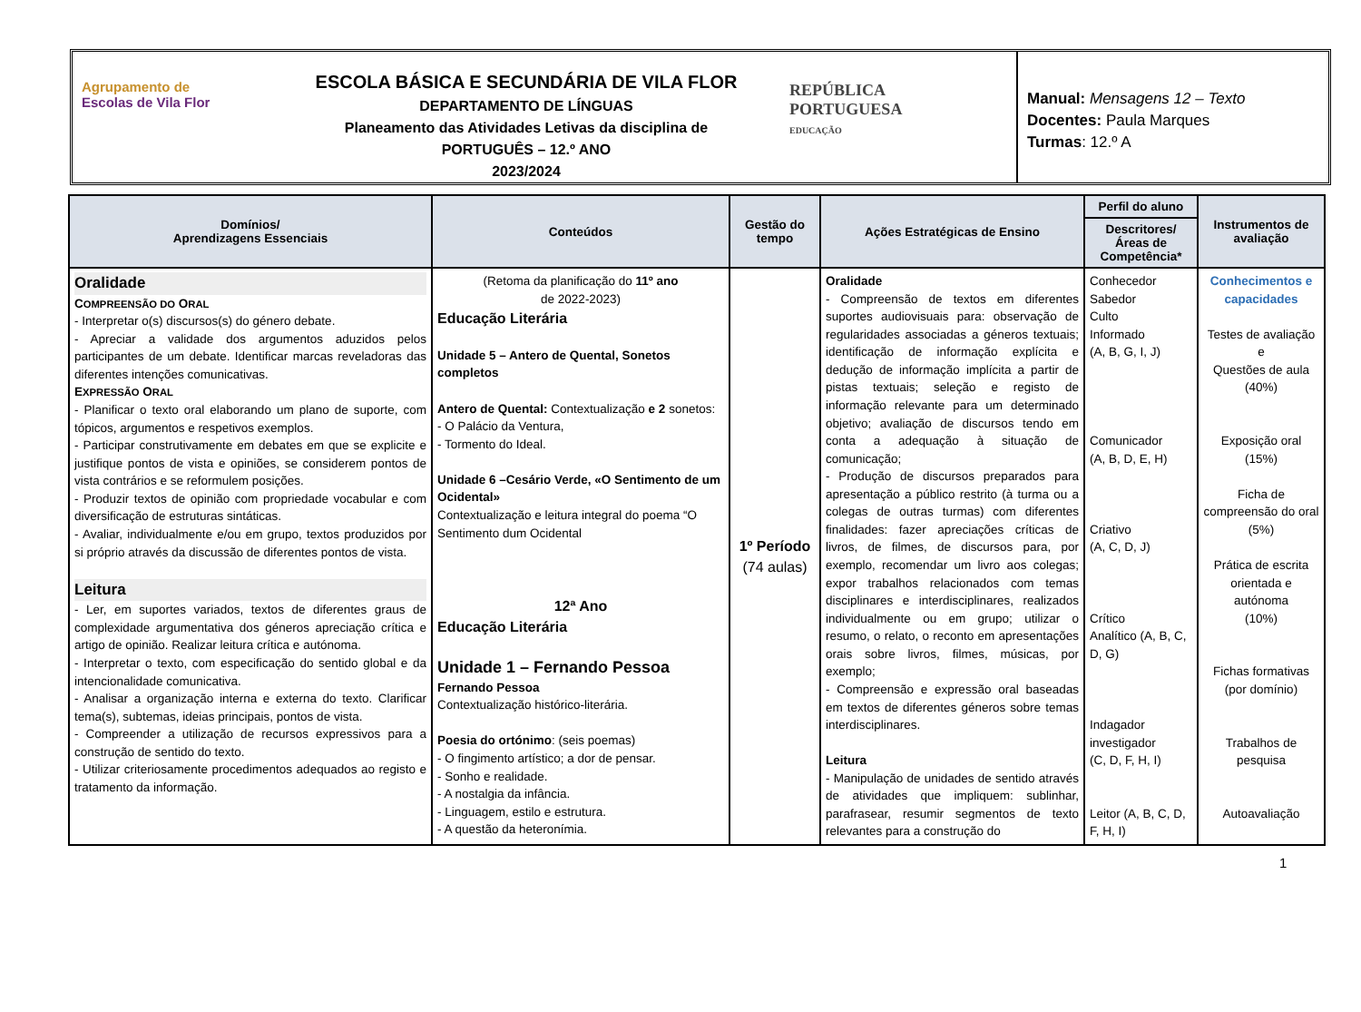Agrupamento de
Escolas de Vila Flor
ESCOLA BÁSICA E SECUNDÁRIA DE VILA FLOR
DEPARTAMENTO DE LÍNGUAS
Planeamento das Atividades Letivas da disciplina de
PORTUGUÊS – 12.º ANO
2023/2024
REPÚBLICA
PORTUGUESA
EDUCAÇÃO
Manual: Mensagens 12 – Texto
Docentes: Paula Marques
Turmas: 12.º A
| Domínios/ Aprendizagens Essenciais | Conteúdos | Gestão do tempo | Ações Estratégicas de Ensino | Perfil do aluno | Instrumentos de avaliação |
| --- | --- | --- | --- | --- | --- |
| | | | | Descritores/ Áreas de Competência* | |
| Oralidade C OMPREENSÃO DO O RAL - Interpretar o(s) discursos(s) do género debate. - Apreciar a validade dos argumentos aduzidos pelos participantes de um debate. Identificar marcas reveladoras das diferentes intenções comunicativas. E XPRESSÃO O RAL - Planificar o texto oral elaborando um plano de suporte, com tópicos, argumentos e respetivos exemplos. - Participar construtivamente em debates em que se explicite e justifique pontos de vista e opiniões, se considerem pontos de vista contrários e se reformulem posições. - Produzir textos de opinião com propriedade vocabular e com diversificação de estruturas sintáticas. - Avaliar, individualmente e/ou em grupo, textos produzidos por si próprio através da discussão de diferentes pontos de vista. Leitura - Ler, em suportes variados, textos de diferentes graus de complexidade argumentativa dos géneros apreciação crítica e artigo de opinião. Realizar leitura crítica e autónoma. - Interpretar o texto, com especificação do sentido global e da intencionalidade comunicativa. - Analisar a organização interna e externa do texto. Clarificar tema(s), subtemas, ideias principais, pontos de vista. - Compreender a utilização de recursos expressivos para a construção de sentido do texto. - Utilizar criteriosamente procedimentos adequados ao registo e tratamento da informação. | (Retoma da planificação do 11º ano de 2022-2023) Educação Literária Unidade 5 – Antero de Quental, Sonetos completos Antero de Quental: Contextualização e 2 sonetos: - O Palácio da Ventura, - Tormento do Ideal. Unidade 6 –Cesário Verde, «O Sentimento de um Ocidental» Contextualização e leitura integral do poema “O Sentimento dum Ocidental 12ª Ano Educação Literária Unidade 1 – Fernando Pessoa Fernando Pessoa Contextualização histórico-literária. Poesia do ortónimo : (seis poemas) - O fingimento artístico; a dor de pensar. - Sonho e realidade. - A nostalgia da infância. - Linguagem, estilo e estrutura. - A questão da heteronímia. | 1º Período (74 aulas) | Oralidade - Compreensão de textos em diferentes suportes audiovisuais para: observação de regularidades associadas a géneros textuais; identificação de informação explícita e dedução de informação implícita a partir de pistas textuais; seleção e registo de informação relevante para um determinado objetivo; avaliação de discursos tendo em conta a adequação à situação de comunicação; - Produção de discursos preparados para apresentação a público restrito (à turma ou a colegas de outras turmas) com diferentes finalidades: fazer apreciações críticas de livros, de filmes, de discursos para, por exemplo, recomendar um livro aos colegas; expor trabalhos relacionados com temas disciplinares e interdisciplinares, realizados individualmente ou em grupo; utilizar o resumo, o relato, o reconto em apresentações orais sobre livros, filmes, músicas, por exemplo; - Compreensão e expressão oral baseadas em textos de diferentes géneros sobre temas interdisciplinares. Leitura - Manipulação de unidades de sentido através de atividades que impliquem: sublinhar, parafrasear, resumir segmentos de texto relevantes para a construção do | Conhecedor Sabedor Culto Informado (A, B, G, I, J) Comunicador (A, B, D, E, H) Criativo (A, C, D, J) Crítico Analítico (A, B, C, D, G) Indagador investigador (C, D, F, H, I) Leitor (A, B, C, D, F, H, I) | Conhecimentos e capacidades Testes de avaliação e Questões de aula (40%) Exposição oral (15%) Ficha de compreensão do oral (5%) Prática de escrita orientada e autónoma (10%) Fichas formativas (por domínio) Trabalhos de pesquisa Autoavaliação |
1